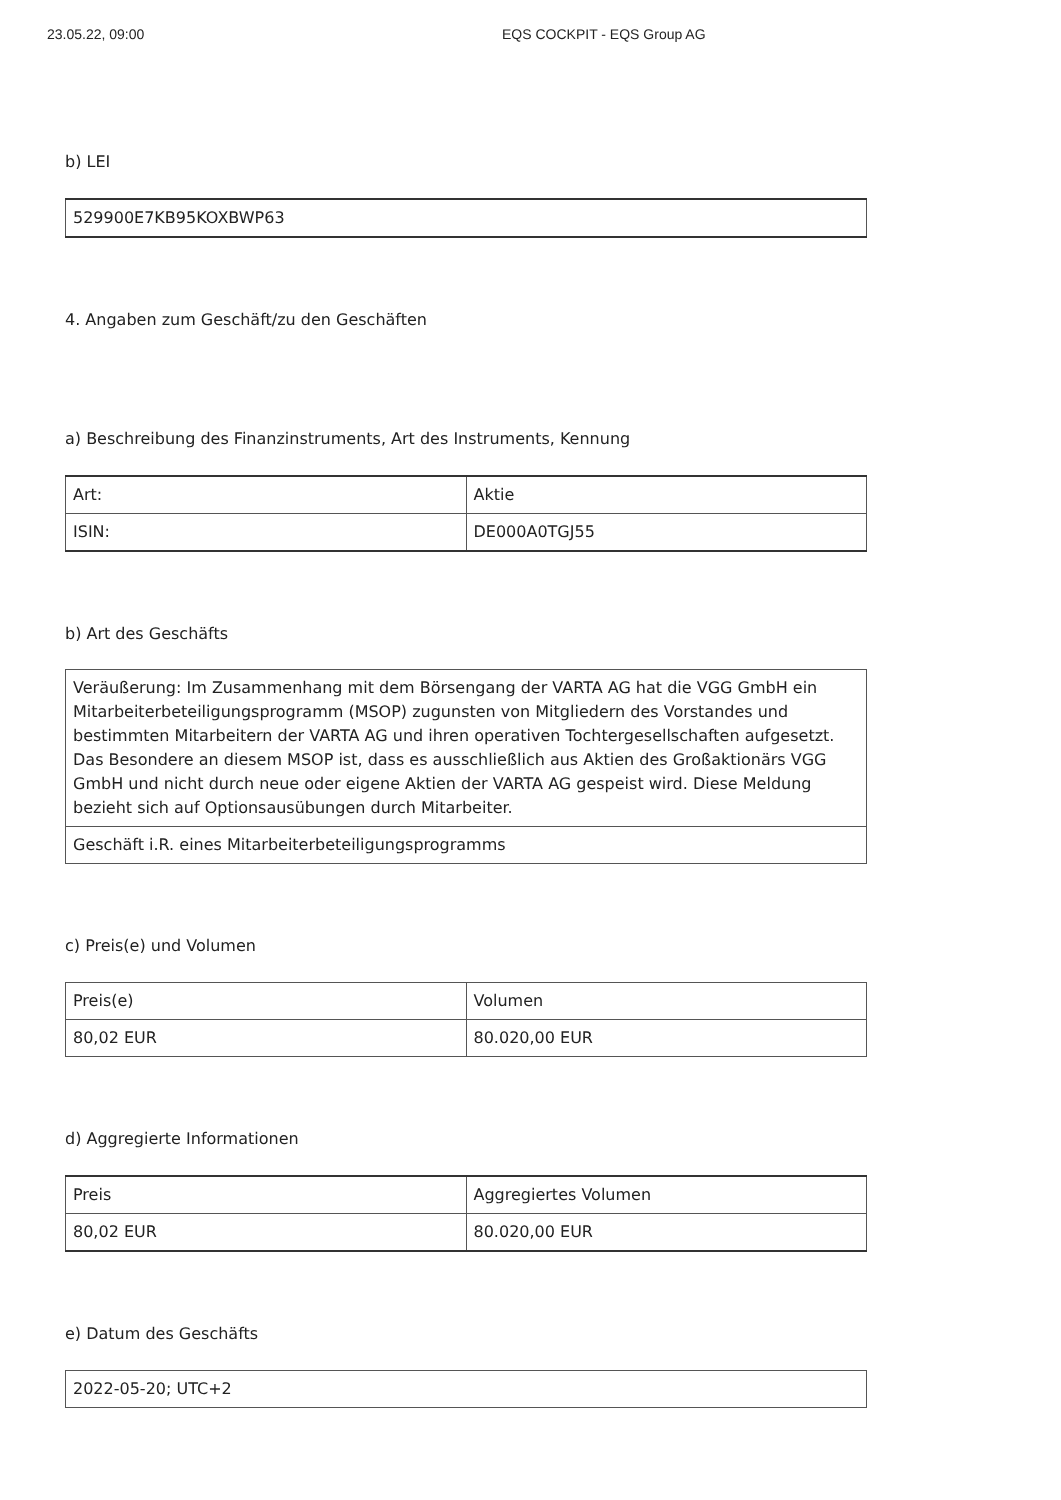23.05.22, 09:00 EQS COCKPIT - EQS Group AG
b) LEI
| 529900E7KB95KOXBWP63 |
4. Angaben zum Geschäft/zu den Geschäften
a) Beschreibung des Finanzinstruments, Art des Instruments, Kennung
| Art: | Aktie |
| ISIN: | DE000A0TGJ55 |
b) Art des Geschäfts
| Veräußerung: Im Zusammenhang mit dem Börsengang der VARTA AG hat die VGG GmbH ein Mitarbeiterbeteiligungsprogramm (MSOP) zugunsten von Mitgliedern des Vorstandes und bestimmten Mitarbeitern der VARTA AG und ihren operativen Tochtergesellschaften aufgesetzt. Das Besondere an diesem MSOP ist, dass es ausschließlich aus Aktien des Großaktionärs VGG GmbH und nicht durch neue oder eigene Aktien der VARTA AG gespeist wird. Diese Meldung bezieht sich auf Optionsausübungen durch Mitarbeiter. |
| Geschäft i.R. eines Mitarbeiterbeteiligungsprogramms |
c) Preis(e) und Volumen
| Preis(e) | Volumen |
| 80,02 EUR | 80.020,00 EUR |
d) Aggregierte Informationen
| Preis | Aggregiertes Volumen |
| 80,02 EUR | 80.020,00 EUR |
e) Datum des Geschäfts
| 2022-05-20; UTC+2 |